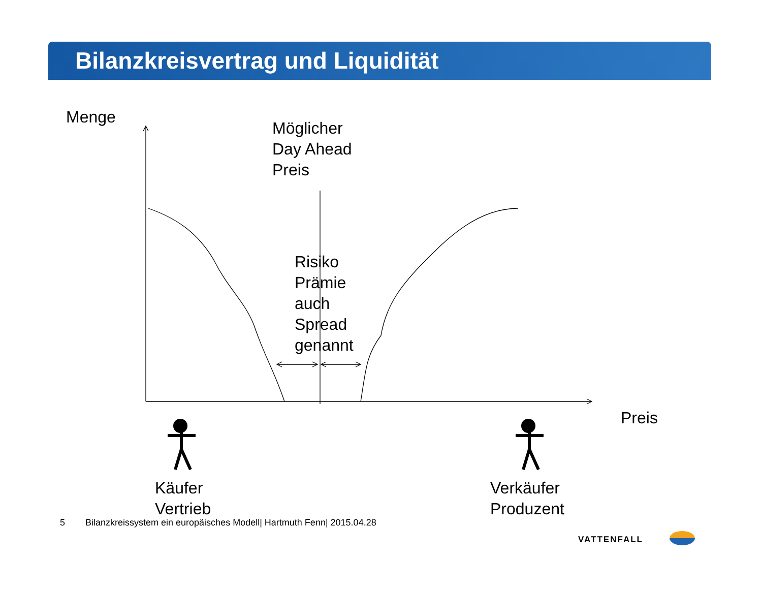Bilanzkreisvertrag und Liquidität
Menge
Möglicher
Day Ahead
Preis
Risiko
Prämie
auch
Spread
genannt
Preis
Käufer
Vertrieb
Verkäufer
Produzent
5 Bilanzkreissystem ein europäisches Modell| Hartmuth Fenn| 2015.04.28
VATTENFALL